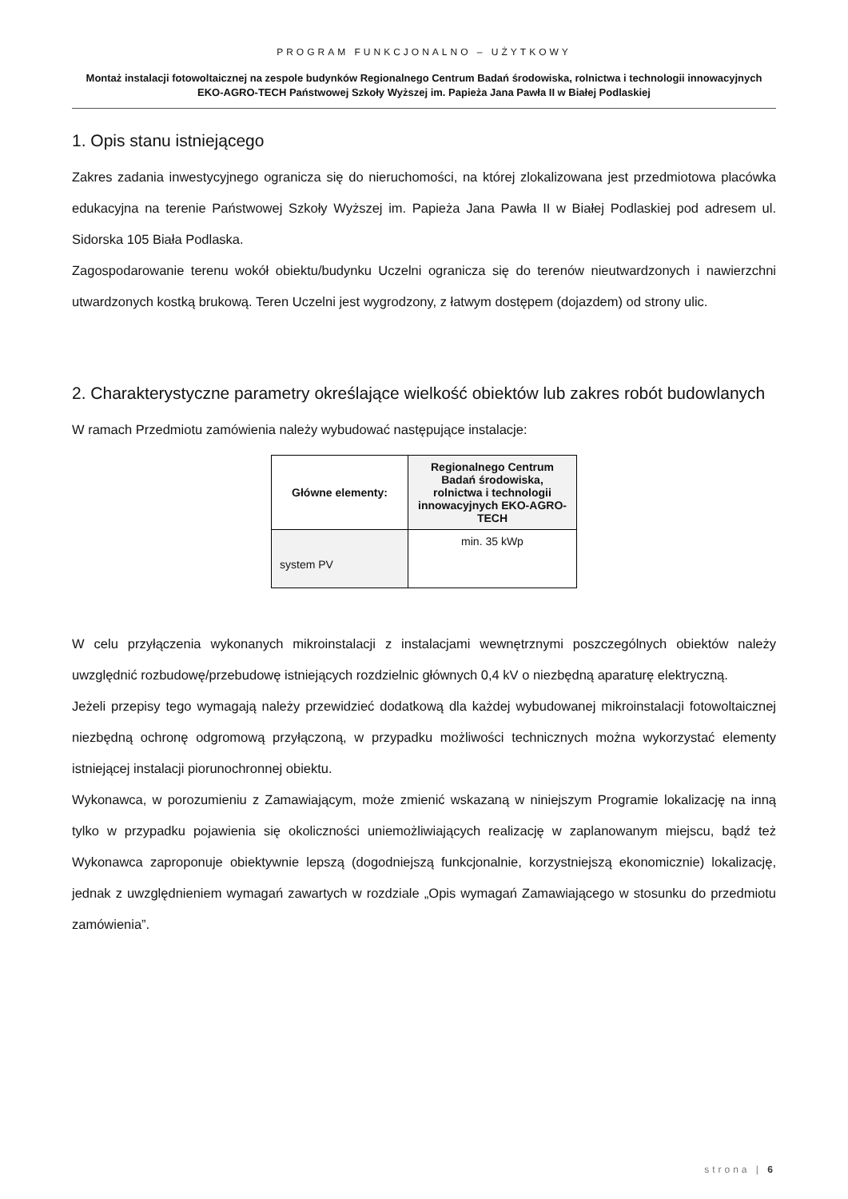PROGRAM FUNKCJONALNO – UŻYTKOWY
Montaż instalacji fotowoltaicznej na zespole budynków Regionalnego Centrum Badań środowiska, rolnictwa i technologii innowacyjnych EKO-AGRO-TECH Państwowej Szkoły Wyższej im. Papieża Jana Pawła II w Białej Podlaskiej
1. Opis stanu istniejącego
Zakres zadania inwestycyjnego ogranicza się do nieruchomości, na której zlokalizowana jest przedmiotowa placówka edukacyjna na terenie Państwowej Szkoły Wyższej im. Papieża Jana Pawła II w Białej Podlaskiej pod adresem ul. Sidorska 105 Biała Podlaska.
Zagospodarowanie terenu wokół obiektu/budynku Uczelni ogranicza się do terenów nieutwardzonych i nawierzchni utwardzonych kostką brukową. Teren Uczelni jest wygrodzony, z łatwym dostępem (dojazdem) od strony ulic.
2. Charakterystyczne parametry określające wielkość obiektów lub zakres robót budowlanych
W ramach Przedmiotu zamówienia należy wybudować następujące instalacje:
| Główne elementy: | Regionalnego Centrum Badań środowiska, rolnictwa i technologii innowacyjnych EKO-AGRO-TECH |
| --- | --- |
| system PV | min. 35 kWp |
W celu przyłączenia wykonanych mikroinstalacji z instalacjami wewnętrznymi poszczególnych obiektów należy uwzględnić rozbudowę/przebudowę istniejących rozdzielnic głównych 0,4 kV o niezbędną aparaturę elektryczną.
Jeżeli przepisy tego wymagają należy przewidzieć dodatkową dla każdej wybudowanej mikroinstalacji fotowoltaicznej niezbędną ochronę odgromową przyłączoną, w przypadku możliwości technicznych można wykorzystać elementy istniejącej instalacji piorunochronnej obiektu.
Wykonawca, w porozumieniu z Zamawiającym, może zmienić wskazaną w niniejszym Programie lokalizację na inną tylko w przypadku pojawienia się okoliczności uniemożliwiających realizację w zaplanowanym miejscu, bądź też Wykonawca zaproponuje obiektywnie lepszą (dogodniejszą funkcjonalnie, korzystniejszą ekonomicznie) lokalizację, jednak z uwzględnieniem wymagań zawartych w rozdziale „Opis wymagań Zamawiającego w stosunku do przedmiotu zamówienia”.
strona | 6